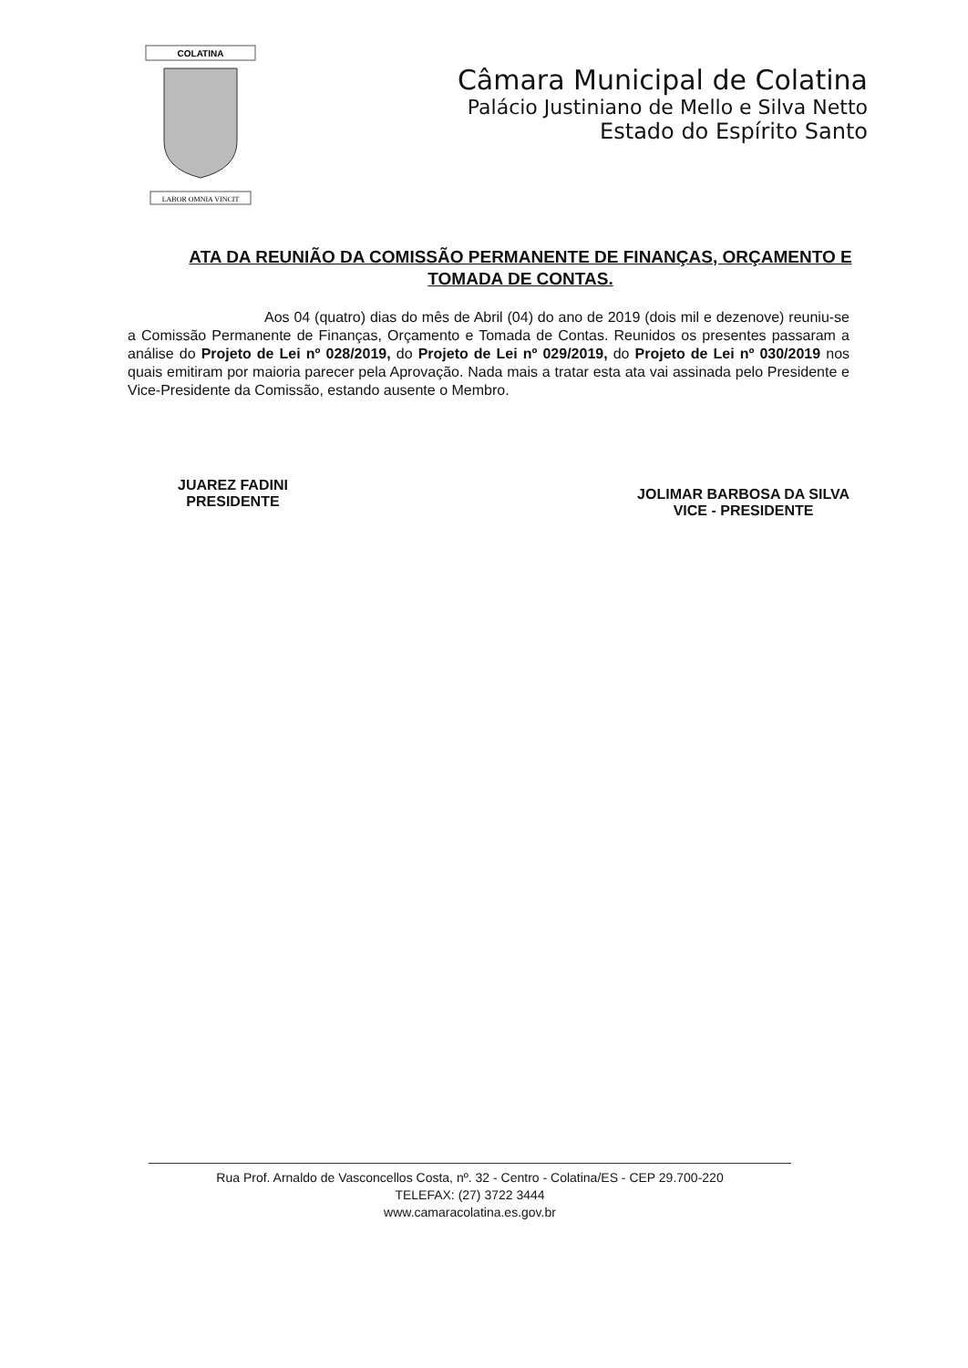COLATINA
LABOR OMNIA VINCIT
Câmara Municipal de Colatina
Palácio Justiniano de Mello e Silva Netto
Estado do Espírito Santo
ATA DA REUNIÃO DA COMISSÃO PERMANENTE DE FINANÇAS, ORÇAMENTO E TOMADA DE CONTAS.
Aos 04 (quatro) dias do mês de Abril (04) do ano de 2019 (dois mil e dezenove) reuniu-se a Comissão Permanente de Finanças, Orçamento e Tomada de Contas. Reunidos os presentes passaram a análise do Projeto de Lei nº 028/2019, do Projeto de Lei nº 029/2019, do Projeto de Lei nº 030/2019 nos quais emitiram por maioria parecer pela Aprovação. Nada mais a tratar esta ata vai assinada pelo Presidente e Vice-Presidente da Comissão, estando ausente o Membro.
JUAREZ FADINI
PRESIDENTE
JOLIMAR BARBOSA DA SILVA
VICE - PRESIDENTE
Rua Prof. Arnaldo de Vasconcellos Costa, nº. 32 - Centro - Colatina/ES - CEP 29.700-220
TELEFAX: (27) 3722 3444
www.camaracolatina.es.gov.br